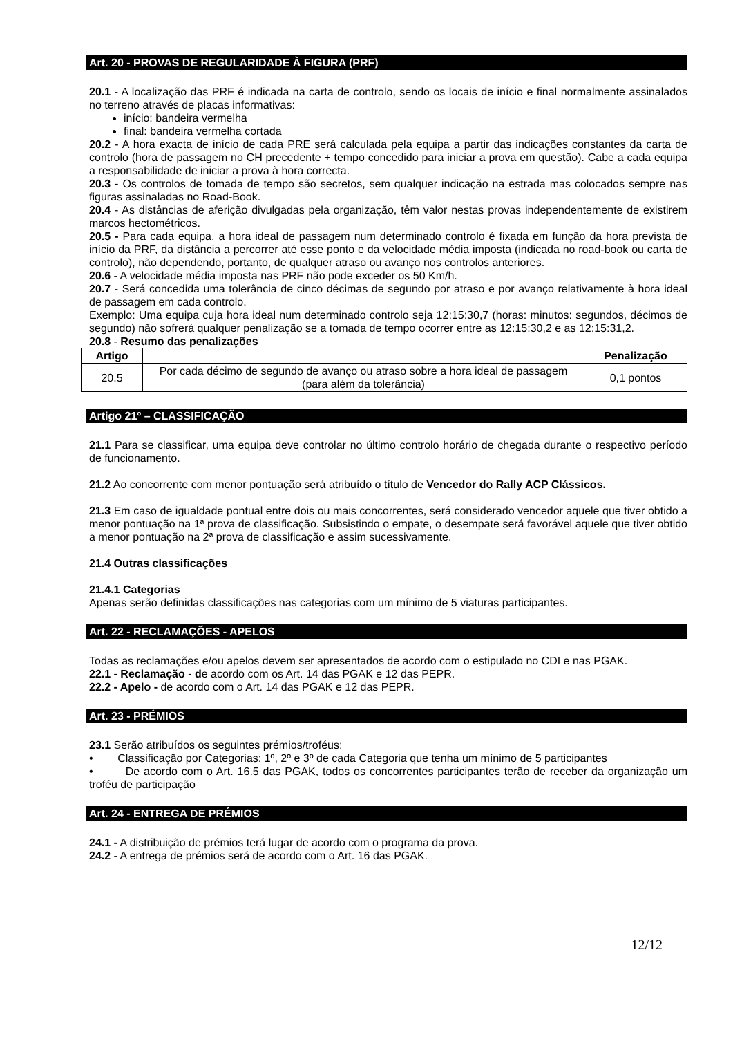Art. 20 - PROVAS DE REGULARIDADE À FIGURA (PRF)
20.1 - A localização das PRF é indicada na carta de controlo, sendo os locais de início e final normalmente assinalados no terreno através de placas informativas:
início: bandeira vermelha
final: bandeira vermelha cortada
20.2 - A hora exacta de início de cada PRE será calculada pela equipa a partir das indicações constantes da carta de controlo (hora de passagem no CH precedente + tempo concedido para iniciar a prova em questão). Cabe a cada equipa a responsabilidade de iniciar a prova à hora correcta.
20.3 - Os controlos de tomada de tempo são secretos, sem qualquer indicação na estrada mas colocados sempre nas figuras assinaladas no Road-Book.
20.4 - As distâncias de aferição divulgadas pela organização, têm valor nestas provas independentemente de existirem marcos hectométricos.
20.5 - Para cada equipa, a hora ideal de passagem num determinado controlo é fixada em função da hora prevista de início da PRF, da distância a percorrer até esse ponto e da velocidade média imposta (indicada no road-book ou carta de controlo), não dependendo, portanto, de qualquer atraso ou avanço nos controlos anteriores.
20.6 - A velocidade média imposta nas PRF não pode exceder os 50 Km/h.
20.7 - Será concedida uma tolerância de cinco décimas de segundo por atraso e por avanço relativamente à hora ideal de passagem em cada controlo.
Exemplo: Uma equipa cuja hora ideal num determinado controlo seja 12:15:30,7 (horas: minutos: segundos, décimos de segundo) não sofrerá qualquer penalização se a tomada de tempo ocorrer entre as 12:15:30,2 e as 12:15:31,2.
20.8 - Resumo das penalizações
| Artigo | | Penalização |
| --- | --- | --- |
| 20.5 | Por cada décimo de segundo de avanço ou atraso sobre a hora ideal de passagem (para além da tolerância) | 0,1 pontos |
Artigo 21º – CLASSIFICAÇÃO
21.1 Para se classificar, uma equipa deve controlar no último controlo horário de chegada durante o respectivo período de funcionamento.
21.2 Ao concorrente com menor pontuação será atribuído o título de Vencedor do Rally ACP Clássicos.
21.3 Em caso de igualdade pontual entre dois ou mais concorrentes, será considerado vencedor aquele que tiver obtido a menor pontuação na 1ª prova de classificação. Subsistindo o empate, o desempate será favorável aquele que tiver obtido a menor pontuação na 2ª prova de classificação e assim sucessivamente.
21.4 Outras classificações
21.4.1 Categorias
Apenas serão definidas classificações nas categorias com um mínimo de 5 viaturas participantes.
Art. 22 - RECLAMAÇÕES - APELOS
Todas as reclamações e/ou apelos devem ser apresentados de acordo com o estipulado no CDI e nas PGAK.
22.1 - Reclamação - de acordo com os Art. 14 das PGAK e 12 das PEPR.
22.2 - Apelo - de acordo com o Art. 14 das PGAK e 12 das PEPR.
Art. 23 - PRÉMIOS
23.1 Serão atribuídos os seguintes prémios/troféus:
• Classificação por Categorias: 1º, 2º e 3º de cada Categoria que tenha um mínimo de 5 participantes
• De acordo com o Art. 16.5 das PGAK, todos os concorrentes participantes terão de receber da organização um troféu de participação
Art. 24 - ENTREGA DE PRÉMIOS
24.1 - A distribuição de prémios terá lugar de acordo com o programa da prova.
24.2 - A entrega de prémios será de acordo com o Art. 16 das PGAK.
12/12